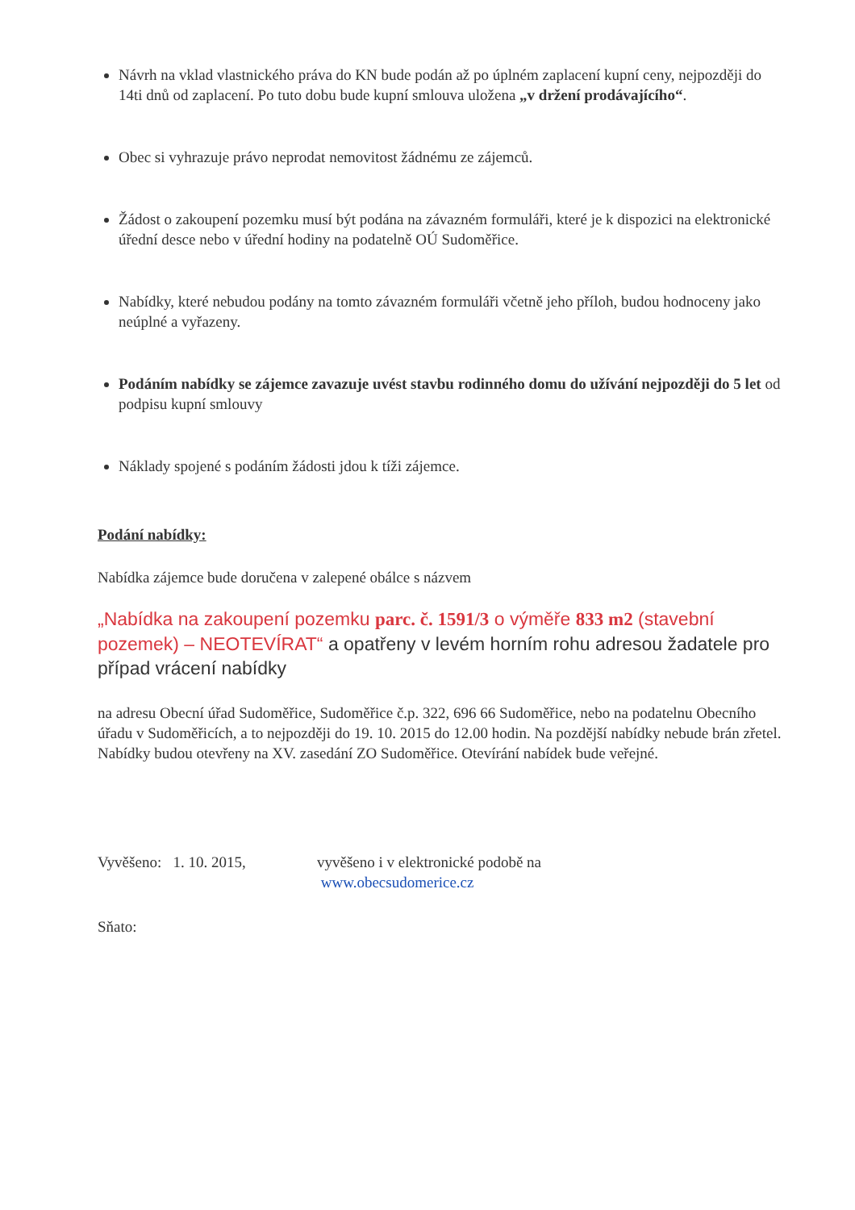Návrh na vklad vlastnického práva do KN bude podán až po úplném zaplacení kupní ceny, nejpozději do 14ti dnů od zaplacení. Po tuto dobu bude kupní smlouva uložena „v držení prodávajícího“.
Obec si vyhrazuje právo neprodat nemovitost žádnému ze zájemců.
Žádost o zakoupení pozemku musí být podána na závazném formuláři, které je k dispozici na elektronické úřední desce nebo v úřední hodiny na podatelně OÚ Sudoměřice.
Nabídky, které nebudou podány na tomto závazném formuláři včetně jeho příloh, budou hodnoceny jako neúplné a vyřazeny.
Podáním nabídky se zájemce zavazuje uvést stavbu rodinného domu do užívání nejpozději do 5 let od podpisu kupní smlouvy
Náklady spojené s podáním žádosti jdou k tíži zájemce.
Podání nabídky:
Nabídka zájemce bude doručena v zalepené obálce s názvem
„Nabídka na zakoupení pozemku parc. č. 1591/3 o výměře 833 m2 (stavební pozemek) – NEOTEVÍRAT“ a opatřeny v levém horním rohu adresou žadatele pro případ vrácení nabídky
na adresu Obecní úřad Sudoměřice, Sudoměřice č.p. 322, 696 66 Sudoměřice, nebo na podatelnu Obecního úřadu v Sudoměřicích, a to nejpozději do 19. 10. 2015 do 12.00 hodin. Na pozdější nabídky nebude brán zřetel. Nabídky budou otevřeny na XV. zasedání ZO Sudoměřice. Otevírání nabídek bude veřejné.
Vyvěšeno: 1. 10. 2015,
vyvěšeno i v elektronické podobě na
www.obecsudomerice.cz
Sňato: